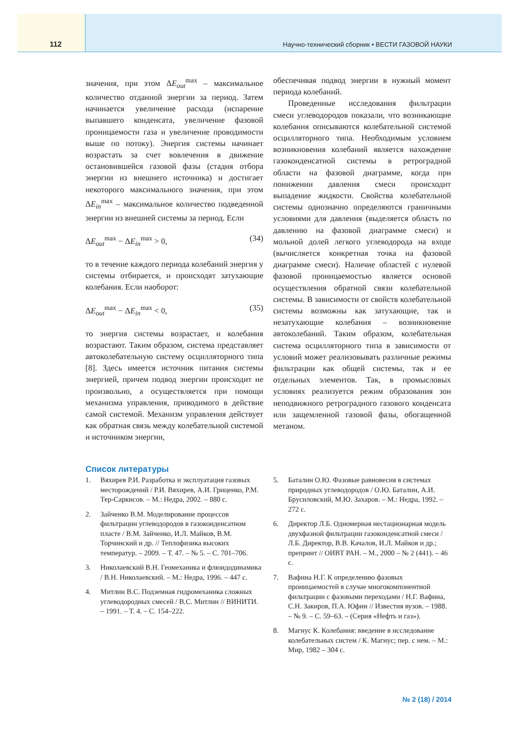112
Научно-технический сборник • ВЕСТИ ГАЗОВОЙ НАУКИ
значения, при этом ΔE<sub>out</sub><sup>max</sup> – максимальное количество отданной энергии за период. Затем начинается увеличение расхода (испарение выпавшего конденсата, увеличение фазовой проницаемости газа и увеличение проводимости выше по потоку). Энергия системы начинает возрастать за счет вовлечения в движение остановившейся газовой фазы (стадия отбора энергии из внешнего источника) и достигает некоторого максимального значения, при этом ΔE<sub>in</sub><sup>max</sup> – максимальное количество подведенной энергии из внешней системы за период. Если
ΔE<sub>out</sub><sup>max</sup> − ΔE<sub>in</sub><sup>max</sup> > 0, (34)
то в течение каждого периода колебаний энергия у системы отбирается, и происходят затухающие колебания. Если наоборот:
ΔE<sub>out</sub><sup>max</sup> − ΔE<sub>in</sub><sup>max</sup> < 0, (35)
то энергия системы возрастает, и колебания возрастают. Таким образом, система представляет автоколебательную систему осцилляторного типа [8]. Здесь имеется источник питания системы энергией, причем подвод энергии происходит не произвольно, а осуществляется при помощи механизма управления, приводимого в действие самой системой. Механизм управления действует как обратная связь между колебательной системой и источником энергии,
обеспечивая подвод энергии в нужный момент периода колебаний.
Проведенные исследования фильтрации смеси углеводородов показали, что возникающие колебания описываются колебательной системой осцилляторного типа. Необходимым условием возникновения колебаний является нахождение газоконденсатной системы в ретроградной области на фазовой диаграмме, когда при понижении давления смеси происходит выпадение жидкости. Свойства колебательной системы однозначно определяются граничными условиями для давления (выделяется область по давлению на фазовой диаграмме смеси) и мольной долей легкого углеводорода на входе (вычисляется конкретная точка на фазовой диаграмме смеси). Наличие областей с нулевой фазовой проницаемостью является основой осуществления обратной связи колебательной системы. В зависимости от свойств колебательной системы возможны как затухающие, так и незатухающие колебания – возникновение автоколебаний. Таким образом, колебательная система осцилляторного типа в зависимости от условий может реализовывать различные режимы фильтрации как общей системы, так и ее отдельных элементов. Так, в промысловых условиях реализуется режим образования зон неподвижного ретроградного газового конденсата или защемленной газовой фазы, обогащенной метаном.
Список литературы
1. Вяхирев Р.И. Разработка и эксплуатация газовых месторождений / Р.И. Вяхирев, А.И. Гриценко, Р.М. Тер-Саркисов. – М.: Недра, 2002. – 880 с.
2. Зайченко В.М. Моделирование процессов фильтрации углеводородов в газоконденсатном пласте / В.М. Зайченко, И.Л. Майков, В.М. Торчинский и др. // Теплофизика высоких температур. – 2009. – Т. 47. – № 5. – С. 701–706.
3. Николаевский В.Н. Геомеханика и флюидодинамика / В.Н. Николаевский. – М.: Недра, 1996. – 447 с.
4. Митлин В.С. Подземная гидромеханика сложных углеводородных смесей / В.С. Митлин // ВИНИТИ. – 1991. – Т. 4. – С. 154–222.
5. Баталин О.Ю. Фазовые равновесия в системах природных углеводородов / О.Ю. Баталин, А.И. Брусиловский, М.Ю. Захаров. – М.: Недра, 1992. – 272 с.
6. Директор Л.Б. Одномерная нестационарная модель двухфазной фильтрации газоконденсатной смеси / Л.Б. Директор, В.В. Качалов, И.Л. Майков и др.; препринт // ОИВТ РАН. – М., 2000 – № 2 (441). – 46 с.
7. Вафина Н.Г. К определению фазовых проницаемостей в случае многокомпонентной фильтрации с фазовыми переходами / Н.Г. Вафина, С.Н. Закиров, П.А. Юфин // Известия вузов. – 1988. – № 9. – С. 59–63. – (Серия «Нефть и газ»).
8. Магнус К. Колебания: введение в исследование колебательных систем / К. Магнус; пер. с нем. – М.: Мир, 1982 – 304 с.
№ 2 (18) / 2014